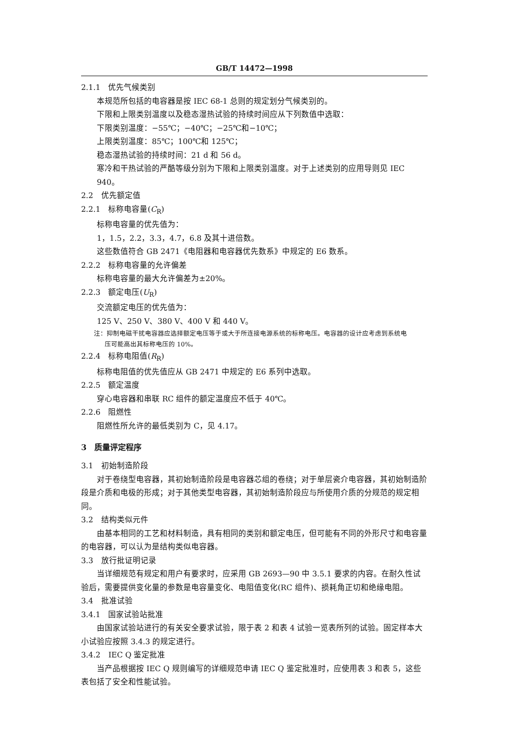GB/T 14472—1998
2.1.1　优先气候类别
本规范所包括的电容器是按 IEC 68-1 总则的规定划分气候类别的。
下限和上限类别温度以及稳态湿热试验的持续时间应从下列数值中选取：
下限类别温度：−55℃；−40℃；−25℃和−10℃；
上限类别温度：85℃；100℃和 125℃；
稳态湿热试验的持续时间：21 d 和 56 d。
寒冷和干热试验的严酷等级分别为下限和上限类别温度。对于上述类别的应用导则见 IEC 940。
2.2　优先额定值
2.2.1　标称电容量(C<sub>R</sub>)
标称电容量的优先值为：
1，1.5，2.2，3.3，4.7，6.8 及其十进倍数。
这些数值符合 GB 2471《电阻器和电容器优先数系》中规定的 E6 数系。
2.2.2　标称电容量的允许偏差
标称电容量的最大允许偏差为±20%。
2.2.3　额定电压(U<sub>R</sub>)
交流额定电压的优先值为：
125 V、250 V、380 V、400 V 和 440 V。
注：抑制电磁干扰电容器应选择额定电压等于或大于所连接电源系统的标称电压。电容器的设计应考虑到系统电
压可能高出其标称电压的 10%。
2.2.4　标称电阻值(R<sub>R</sub>)
标称电阻值的优先值应从 GB 2471 中规定的 E6 系列中选取。
2.2.5　额定温度
穿心电容器和串联 RC 组件的额定温度应不低于 40℃。
2.2.6　阻燃性
阻燃性所允许的最低类别为 C，见 4.17。
3　质量评定程序
3.1　初始制造阶段
对于卷绕型电容器，其初始制造阶段是电容器芯组的卷绕；对于单层瓷介电容器，其初始制造阶段是介质和电极的形成；对于其他类型电容器，其初始制造阶段应与所使用介质的分规范的规定相同。
3.2　结构类似元件
由基本相同的工艺和材料制造，具有相同的类别和额定电压，但可能有不同的外形尺寸和电容量的电容器，可以认为是结构类似电容器。
3.3　放行批证明记录
当详细规范有规定和用户有要求时，应采用 GB 2693—90 中 3.5.1 要求的内容。在耐久性试验后，需要提供变化量的参数是电容量变化、电阻值变化(RC 组件)、损耗角正切和绝缘电阻。
3.4　批准试验
3.4.1　国家试验站批准
由国家试验站进行的有关安全要求试验，限于表 2 和表 4 试验一览表所列的试验。固定样本大小试验应按照 3.4.3 的规定进行。
3.4.2　IEC Q 鉴定批准
当产品根据按 IEC Q 规则编写的详细规范申请 IEC Q 鉴定批准时，应使用表 3 和表 5，这些表包括了安全和性能试验。